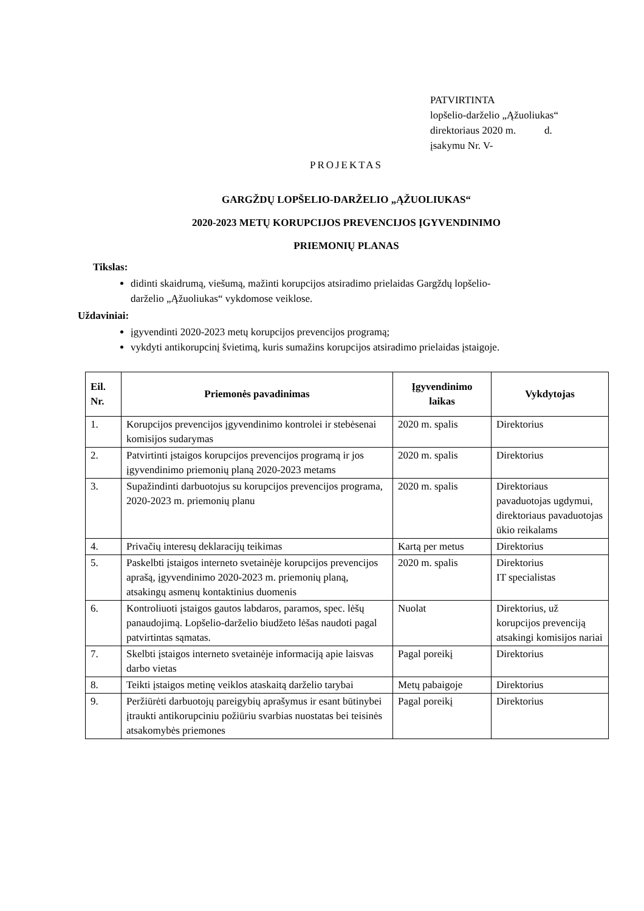PATVIRTINTA
lopšelio-darželio „Ąžuoliukas“
direktoriaus 2020 m. d.
įsakymu Nr. V-
PROJEKTAS
GARGŽDŲ LOPŠELIO-DARŽELIO „ĄŽUOLIUKAS“
2020-2023 METŲ KORUPCIJOS PREVENCIJOS ĮGYVENDINIMO
PRIEMONIŲ PLANAS
Tikslas:
didinti skaidrumą, viešumą, mažinti korupcijos atsiradimo prielaidas Gargždų lopšelio-darželio „Ąžuoliukas“ vykdomose veiklose.
Uždaviniai:
įgyvendinti 2020-2023 metų korupcijos prevencijos programą;
vykdyti antikorupcinį švietimą, kuris sumažins korupcijos atsiradimo prielaidas įstaigoje.
| Eil. Nr. | Priemonės pavadinimas | Įgyvendinimo laikas | Vykdytojas |
| --- | --- | --- | --- |
| 1. | Korupcijos prevencijos įgyvendinimo kontrolei ir stebėsenai komisijos sudarymas | 2020 m. spalis | Direktorius |
| 2. | Patvirtinti įstaigos korupcijos prevencijos programą ir jos įgyvendinimo priemonių planą 2020-2023 metams | 2020 m. spalis | Direktorius |
| 3. | Supažindinti darbuotojus su korupcijos prevencijos programa, 2020-2023 m. priemonių planu | 2020 m. spalis | Direktoriaus pavaduotojas ugdymui, direktoriaus pavaduotojas ūkio reikalams |
| 4. | Privačių interesų deklaracijų teikimas | Kartą per metus | Direktorius |
| 5. | Paskelbti įstaigos interneto svetainėje korupcijos prevencijos aprašą, įgyvendinimo 2020-2023 m. priemonių planą, atsakingų asmenų kontaktinius duomenis | 2020 m. spalis | Direktorius IT specialistas |
| 6. | Kontroliuoti įstaigos gautos labdaros, paramos, spec. lėšų panaudojimą. Lopšelio-darželio biudžeto lėšas naudoti pagal patvirtintas sąmatas. | Nuolat | Direktorius, už korupcijos prevenciją atsakingi komisijos nariai |
| 7. | Skelbti įstaigos interneto svetainėje informaciją apie laisvas darbo vietas | Pagal poreikį | Direktorius |
| 8. | Teikti įstaigos metinę veiklos ataskaitą darželio tarybai | Metų pabaigoje | Direktorius |
| 9. | Peržiūrėti darbuotojų pareigybių aprašymus ir esant būtinybei įtraukti antikorupciniu požiūriu svarbias nuostatas bei teisinės atsakomybės priemones | Pagal poreikį | Direktorius |